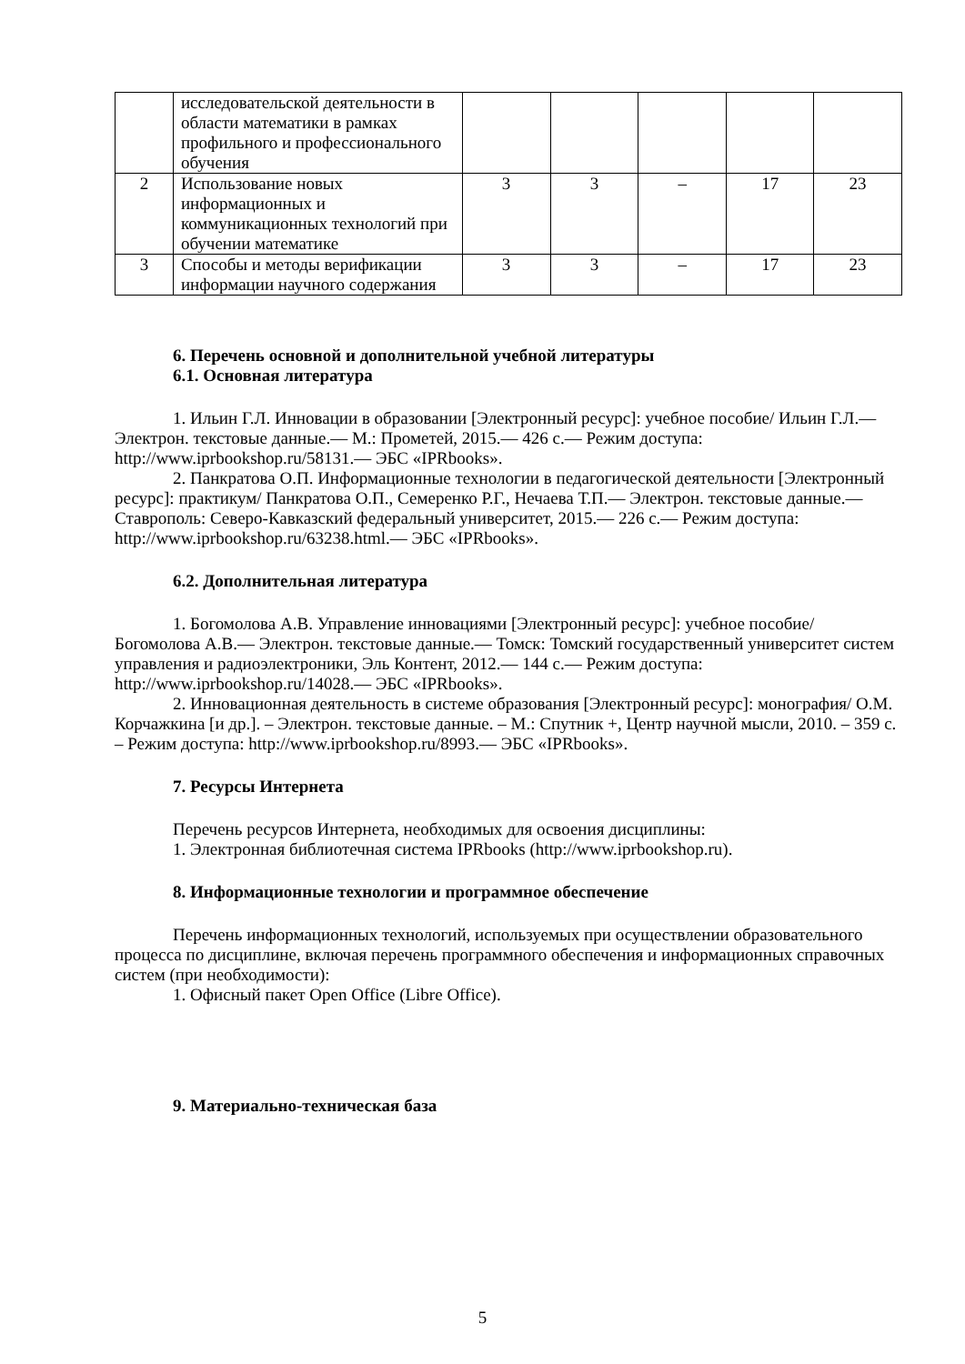| | исследовательской деятельности в области математики в рамках профильного и профессионального обучения | | | | | |
| 2 | Использование новых информационных и коммуникационных технологий при обучении математике | 3 | 3 | – | 17 | 23 |
| 3 | Способы и методы верификации информации научного содержания | 3 | 3 | – | 17 | 23 |
6. Перечень основной и дополнительной учебной литературы
6.1. Основная литература
1. Ильин Г.Л. Инновации в образовании [Электронный ресурс]: учебное пособие/ Ильин Г.Л.— Электрон. текстовые данные.— М.: Прометей, 2015.— 426 c.— Режим доступа: http://www.iprbookshop.ru/58131.— ЭБС «IPRbooks».
2. Панкратова О.П. Информационные технологии в педагогической деятельности [Электронный ресурс]: практикум/ Панкратова О.П., Семеренко Р.Г., Нечаева Т.П.— Электрон. текстовые данные.— Ставрополь: Северо-Кавказский федеральный университет, 2015.— 226 c.— Режим доступа: http://www.iprbookshop.ru/63238.html.— ЭБС «IPRbooks».
6.2. Дополнительная литература
1. Богомолова А.В. Управление инновациями [Электронный ресурс]: учебное пособие/ Богомолова А.В.— Электрон. текстовые данные.— Томск: Томский государственный университет систем управления и радиоэлектроники, Эль Контент, 2012.— 144 c.— Режим доступа: http://www.iprbookshop.ru/14028.— ЭБС «IPRbooks».
2. Инновационная деятельность в системе образования [Электронный ресурс]: монография/ О.М. Корчажкина [и др.]. – Электрон. текстовые данные. – М.: Спутник +, Центр научной мысли, 2010. – 359 c. – Режим доступа: http://www.iprbookshop.ru/8993.— ЭБС «IPRbooks».
7. Ресурсы Интернета
Перечень ресурсов Интернета, необходимых для освоения дисциплины:
1. Электронная библиотечная система IPRbooks (http://www.iprbookshop.ru).
8. Информационные технологии и программное обеспечение
Перечень информационных технологий, используемых при осуществлении образовательного процесса по дисциплине, включая перечень программного обеспечения и информационных справочных систем (при необходимости):
1. Офисный пакет Open Office (Libre Office).
9. Материально-техническая база
5